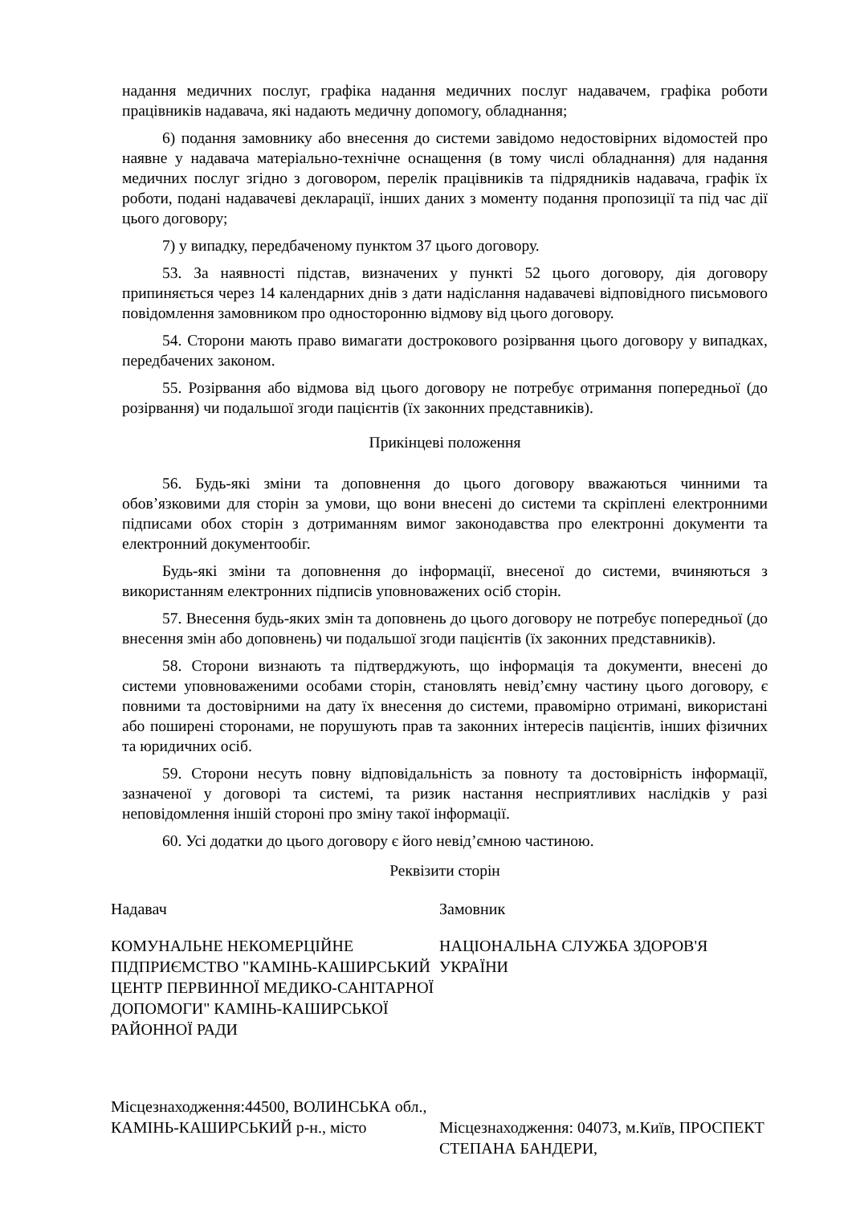надання медичних послуг, графіка надання медичних послуг надавачем, графіка роботи працівників надавача, які надають медичну допомогу, обладнання;
6) подання замовнику або внесення до системи завідомо недостовірних відомостей про наявне у надавача матеріально-технічне оснащення (в тому числі обладнання) для надання медичних послуг згідно з договором, перелік працівників та підрядників надавача, графік їх роботи, подані надавачеві декларації, інших даних з моменту подання пропозиції та під час дії цього договору;
7) у випадку, передбаченому пунктом 37 цього договору.
53. За наявності підстав, визначених у пункті 52 цього договору, дія договору припиняється через 14 календарних днів з дати надіслання надавачеві відповідного письмового повідомлення замовником про односторонню відмову від цього договору.
54. Сторони мають право вимагати дострокового розірвання цього договору у випадках, передбачених законом.
55. Розірвання або відмова від цього договору не потребує отримання попередньої (до розірвання) чи подальшої згоди пацієнтів (їх законних представників).
Прикінцеві положення
56. Будь-які зміни та доповнення до цього договору вважаються чинними та обов’язковими для сторін за умови, що вони внесені до системи та скріплені електронними підписами обох сторін з дотриманням вимог законодавства про електронні документи та електронний документообіг.
Будь-які зміни та доповнення до інформації, внесеної до системи, вчиняються з використанням електронних підписів уповноважених осіб сторін.
57. Внесення будь-яких змін та доповнень до цього договору не потребує попередньої (до внесення змін або доповнень) чи подальшої згоди пацієнтів (їх законних представників).
58. Сторони визнають та підтверджують, що інформація та документи, внесені до системи уповноваженими особами сторін, становлять невід’ємну частину цього договору, є повними та достовірними на дату їх внесення до системи, правомірно отримані, використані або поширені сторонами, не порушують прав та законних інтересів пацієнтів, інших фізичних та юридичних осіб.
59. Сторони несуть повну відповідальність за повноту та достовірність інформації, зазначеної у договорі та системі, та ризик настання несприятливих наслідків у разі неповідомлення іншій стороні про зміну такої інформації.
60. Усі додатки до цього договору є його невід’ємною частиною.
Реквізити сторін
Надавач
КОМУНАЛЬНЕ НЕКОМЕРЦІЙНЕ ПІДПРИЄМСТВО "КАМІНЬ-КАШИРСЬКИЙ ЦЕНТР ПЕРВИННОЇ МЕДИКО-САНІТАРНОЇ ДОПОМОГИ" КАМІНЬ-КАШИРСЬКОЇ РАЙОННОЇ РАДИ
Місцезнаходження:44500, ВОЛИНСЬКА обл., КАМІНЬ-КАШИРСЬКИЙ р-н., місто
Замовник
НАЦІОНАЛЬНА СЛУЖБА ЗДОРОВ'Я УКРАЇНИ
Місцезнаходження: 04073, м.Київ, ПРОСПЕКТ СТЕПАНА БАНДЕРИ,